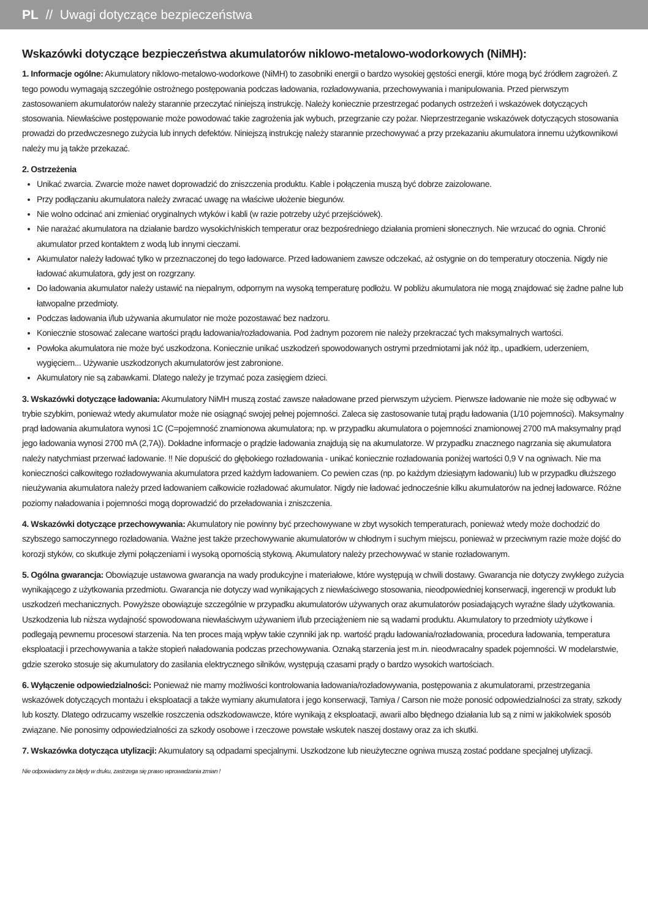PL // Uwagi dotyczące bezpieczeństwa
Wskazówki dotyczące bezpieczeństwa akumulatorów niklowo-metalowo-wodorkowych (NiMH):
1. Informacje ogólne: Akumulatory niklowo-metalowo-wodorkowe (NiMH) to zasobniki energii o bardzo wysokiej gęstości energii, które mogą być źródłem zagrożeń. Z tego powodu wymagają szczególnie ostrożnego postępowania podczas ładowania, rozładowywania, przechowywania i manipulowania. Przed pierwszym zastosowaniem akumulatorów należy starannie przeczytać niniejszą instrukcję. Należy koniecznie przestrzegać podanych ostrzeżeń i wskazówek dotyczących stosowania. Niewłaściwe postępowanie może powodować takie zagrożenia jak wybuch, przegrzanie czy pożar. Nieprzestrzeganie wskazówek dotyczących stosowania prowadzi do przedwczesnego zużycia lub innych defektów. Niniejszą instrukcję należy starannie przechowywać a przy przekazaniu akumulatora innemu użytkownikowi należy mu ją także przekazać.
2. Ostrzeżenia
Unikać zwarcia. Zwarcie może nawet doprowadzić do zniszczenia produktu. Kable i połączenia muszą być dobrze zaizolowane.
Przy podłączaniu akumulatora należy zwracać uwagę na właściwe ułożenie biegunów.
Nie wolno odcinać ani zmieniać oryginalnych wtyków i kabli (w razie potrzeby użyć przejściówek).
Nie narażać akumulatora na działanie bardzo wysokich/niskich temperatur oraz bezpośredniego działania promieni słonecznych. Nie wrzucać do ognia. Chronić akumulator przed kontaktem z wodą lub innymi cieczami.
Akumulator należy ładować tylko w przeznaczonej do tego ładowarce. Przed ładowaniem zawsze odczekać, aż ostygnie on do temperatury otoczenia. Nigdy nie ładować akumulatora, gdy jest on rozgrzany.
Do ładowania akumulator należy ustawić na niepalnym, odpornym na wysoką temperaturę podłożu. W pobliżu akumulatora nie mogą znajdować się żadne palne lub łatwopalne przedmioty.
Podczas ładowania i/lub używania akumulator nie może pozostawać bez nadzoru.
Koniecznie stosować zalecane wartości prądu ładowania/rozładowania. Pod żadnym pozorem nie należy przekraczać tych maksymalnych wartości.
Powłoka akumulatora nie może być uszkodzona. Koniecznie unikać uszkodzeń spowodowanych ostrymi przedmiotami jak nóż itp., upadkiem, uderzeniem, wygięciem... Używanie uszkodzonych akumulatorów jest zabronione.
Akumulatory nie są zabawkami. Dlatego należy je trzymać poza zasięgiem dzieci.
3. Wskazówki dotyczące ładowania: Akumulatory NiMH muszą zostać zawsze naładowane przed pierwszym użyciem. Pierwsze ładowanie nie może się odbywać w trybie szybkim, ponieważ wtedy akumulator może nie osiągnąć swojej pełnej pojemności. Zaleca się zastosowanie tutaj prądu ładowania (1/10 pojemności). Maksymalny prąd ładowania akumulatora wynosi 1C (C=pojemność znamionowa akumulatora; np. w przypadku akumulatora o pojemności znamionowej 2700 mA maksymalny prąd jego ładowania wynosi 2700 mA (2,7A)). Dokładne informacje o prądzie ładowania znajdują się na akumulatorze. W przypadku znacznego nagrzania się akumulatora należy natychmiast przerwać ładowanie. !! Nie dopuścić do głębokiego rozładowania - unikać koniecznie rozładowania poniżej wartości 0,9 V na ogniwach. Nie ma konieczności całkowitego rozładowywania akumulatora przed każdym ładowaniem. Co pewien czas (np. po każdym dziesiątym ładowaniu) lub w przypadku dłuższego nieużywania akumulatora należy przed ładowaniem całkowicie rozładować akumulator. Nigdy nie ładować jednocześnie kilku akumulatorów na jednej ładowarce. Różne poziomy naładowania i pojemności mogą doprowadzić do przeładowania i zniszczenia.
4. Wskazówki dotyczące przechowywania: Akumulatory nie powinny być przechowywane w zbyt wysokich temperaturach, ponieważ wtedy może dochodzić do szybszego samoczynnego rozładowania. Ważne jest także przechowywanie akumulatorów w chłodnym i suchym miejscu, ponieważ w przeciwnym razie może dojść do korozji styków, co skutkuje złymi połączeniami i wysoką opornością stykową. Akumulatory należy przechowywać w stanie rozładowanym.
5. Ogólna gwarancja: Obowiązuje ustawowa gwarancja na wady produkcyjne i materiałowe, które występują w chwili dostawy. Gwarancja nie dotyczy zwykłego zużycia wynikającego z użytkowania przedmiotu. Gwarancja nie dotyczy wad wynikających z niewłaściwego stosowania, nieodpowiedniej konserwacji, ingerencji w produkt lub uszkodzeń mechanicznych. Powyższe obowiązuje szczególnie w przypadku akumulatorów używanych oraz akumulatorów posiadających wyraźne ślady użytkowania. Uszkodzenia lub niższa wydajność spowodowana niewłaściwym używaniem i/lub przeciążeniem nie są wadami produktu. Akumulatory to przedmioty użytkowe i podlegają pewnemu procesowi starzenia. Na ten proces mają wpływ takie czynniki jak np. wartość prądu ładowania/rozładowania, procedura ładowania, temperatura eksploatacji i przechowywania a także stopień naładowania podczas przechowywania. Oznaką starzenia jest m.in. nieodwracalny spadek pojemności. W modelarstwie, gdzie szeroko stosuje się akumulatory do zasilania elektrycznego silników, występują czasami prądy o bardzo wysokich wartościach.
6. Wyłączenie odpowiedzialności: Ponieważ nie mamy możliwości kontrolowania ładowania/rozładowywania, postępowania z akumulatorami, przestrzegania wskazówek dotyczących montażu i eksploatacji a także wymiany akumulatora i jego konserwacji, Tamiya / Carson nie może ponosić odpowiedzialności za straty, szkody lub koszty. Dlatego odrzucamy wszelkie roszczenia odszkodowawcze, które wynikają z eksploatacji, awarii albo błędnego działania lub są z nimi w jakikolwiek sposób związane. Nie ponosimy odpowiedzialności za szkody osobowe i rzeczowe powstałe wskutek naszej dostawy oraz za ich skutki.
7. Wskazówka dotycząca utylizacji: Akumulatory są odpadami specjalnymi. Uszkodzone lub nieużyteczne ogniwa muszą zostać poddane specjalnej utylizacji.
Nie odpowiadamy za błędy w druku, zastrzega się prawo wprowadzania zmian !